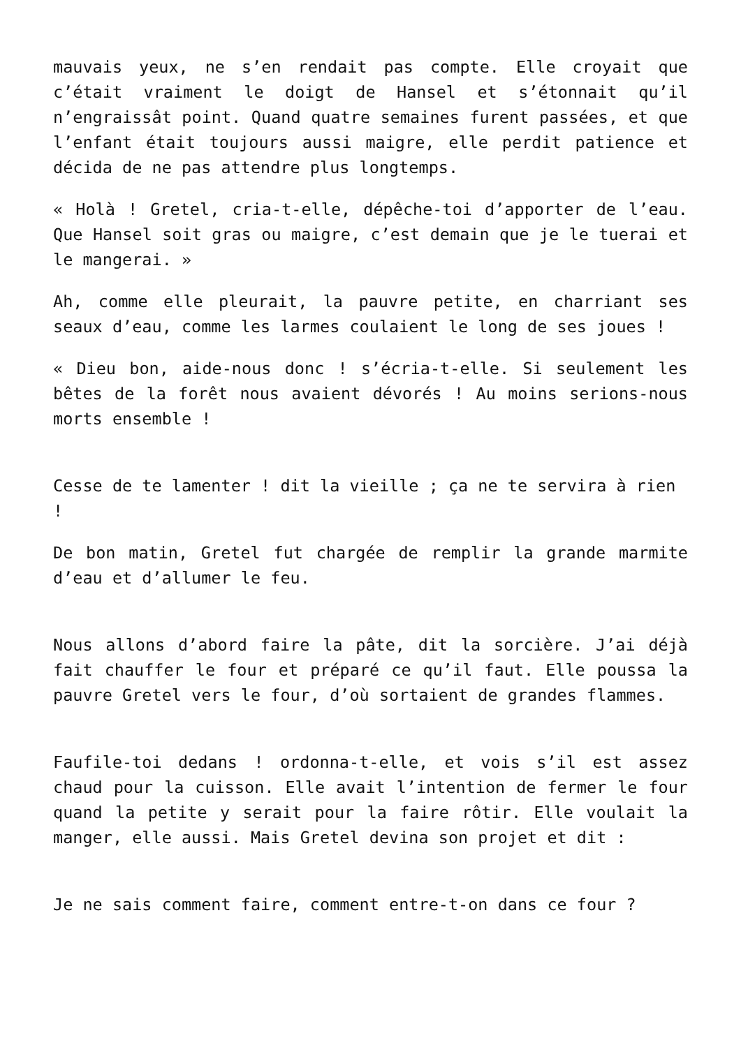mauvais yeux, ne s’en rendait pas compte. Elle croyait que c’était vraiment le doigt de Hansel et s’étonnait qu’il n’engraissât point. Quand quatre semaines furent passées, et que l’enfant était toujours aussi maigre, elle perdit patience et décida de ne pas attendre plus longtemps.
« Holà ! Gretel, cria-t-elle, dépêche-toi d’apporter de l’eau. Que Hansel soit gras ou maigre, c’est demain que je le tuerai et le mangerai. »
Ah, comme elle pleurait, la pauvre petite, en charriant ses seaux d’eau, comme les larmes coulaient le long de ses joues !
« Dieu bon, aide-nous donc ! s’écria-t-elle. Si seulement les bêtes de la forêt nous avaient dévorés ! Au moins serions-nous morts ensemble !
Cesse de te lamenter ! dit la vieille ; ça ne te servira à rien !
De bon matin, Gretel fut chargée de remplir la grande marmite d’eau et d’allumer le feu.
Nous allons d’abord faire la pâte, dit la sorcière. J’ai déjà fait chauffer le four et préparé ce qu’il faut. Elle poussa la pauvre Gretel vers le four, d’où sortaient de grandes flammes.
Faufile-toi dedans ! ordonna-t-elle, et vois s’il est assez chaud pour la cuisson. Elle avait l’intention de fermer le four quand la petite y serait pour la faire rôtir. Elle voulait la manger, elle aussi. Mais Gretel devina son projet et dit :
Je ne sais comment faire, comment entre-t-on dans ce four ?